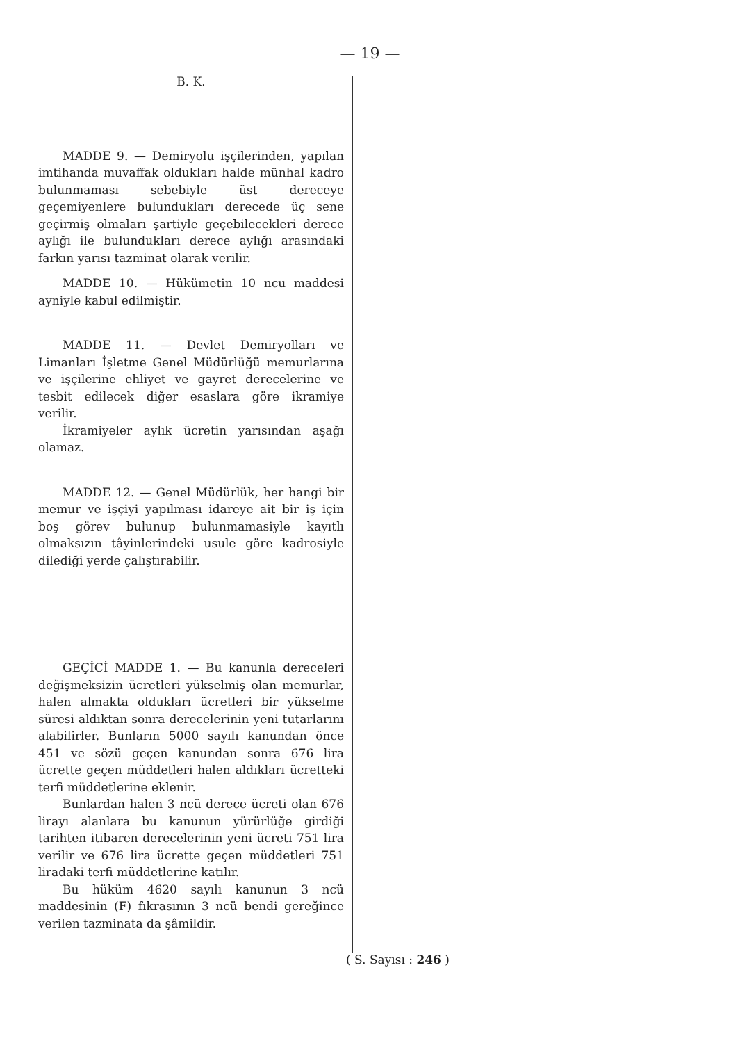— 19 —
B. K.
MADDE 9. — Demiryolu işçilerinden, yapılan imtihanda muvaffak oldukları halde münhal kadro bulunmaması sebebiyle üst dereceye geçemiyenlere bulundukları derecede üç sene geçirmiş olmaları şartiyle geçebilecekleri derece aylığı ile bulundukları derece aylığı arasındaki farkın yarısı tazminat olarak verilir.
MADDE 10. — Hükümetin 10 ncu maddesi ayniyle kabul edilmiştir.
MADDE 11. — Devlet Demiryolları ve Limanları İşletme Genel Müdürlüğü memurlarına ve işçilerine ehliyet ve gayret derecelerine ve tesbit edilecek diğer esaslara göre ikramiye verilir.
İkramiyeler aylık ücretin yarısından aşağı olamaz.
MADDE 12. — Genel Müdürlük, her hangi bir memur ve işçiyi yapılması idareye ait bir iş için boş görev bulunup bulunmamasiyle kayıtlı olmaksızın tâyinlerindeki usule göre kadrosiyle dilediği yerde çalıştırabilir.
GEÇİCİ MADDE 1. — Bu kanunla dereceleri değişmeksizin ücretleri yükselmiş olan memurlar, halen almakta oldukları ücretleri bir yükselme süresi aldıktan sonra derecelerinin yeni tutarlarını alabilirler. Bunların 5000 sayılı kanundan önce 451 ve sözü geçen kanundan sonra 676 lira ücrette geçen müddetleri halen aldıkları ücretteki terfi müddetlerine eklenir.
Bunlardan halen 3 ncü derece ücreti olan 676 lirayı alanlara bu kanunun yürürlüğe girdiği tarihten itibaren derecelerinin yeni ücreti 751 lira verilir ve 676 lira ücrette geçen müddetleri 751 liradaki terfi müddetlerine katılır.
Bu hüküm 4620 sayılı kanunun 3 ncü maddesinin (F) fıkrasının 3 ncü bendi gereğince verilen tazminata da şâmildir.
( S. Sayısı : 246 )